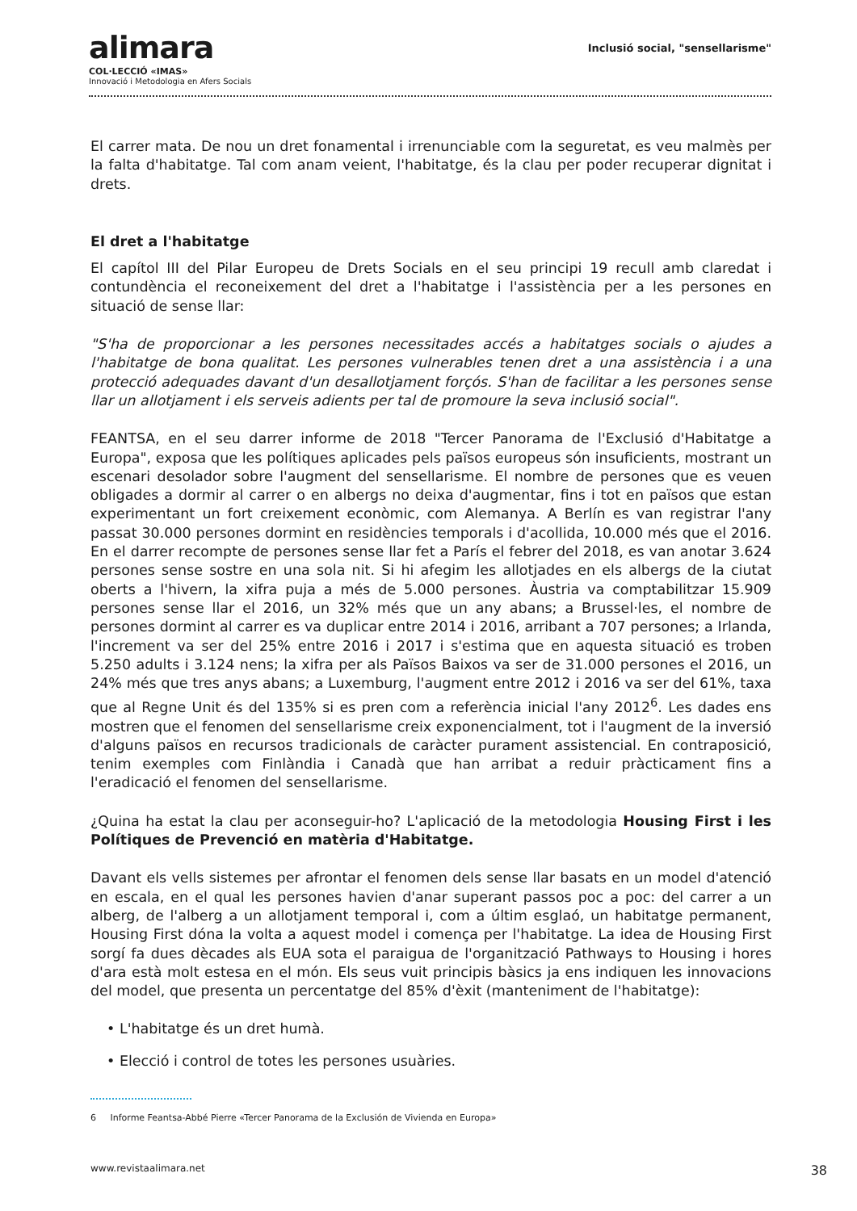alimara
COL·LECCIÓ «IMAS»
Innovació i Metodologia en Afers Socials
Inclusió social, "sensellarisme"
El carrer mata. De nou un dret fonamental i irrenunciable com la seguretat, es veu malmès per la falta d'habitatge. Tal com anam veient, l'habitatge, és la clau per poder recuperar dignitat i drets.
El dret a l'habitatge
El capítol III del Pilar Europeu de Drets Socials en el seu principi 19 recull amb claredat i contundència el reconeixement del dret a l'habitatge i l'assistència per a les persones en situació de sense llar:
"S'ha de proporcionar a les persones necessitades accés a habitatges socials o ajudes a l'habitatge de bona qualitat. Les persones vulnerables tenen dret a una assistència i a una protecció adequades davant d'un desallotjament forçós. S'han de facilitar a les persones sense llar un allotjament i els serveis adients per tal de promoure la seva inclusió social".
FEANTSA, en el seu darrer informe de 2018 "Tercer Panorama de l'Exclusió d'Habitatge a Europa", exposa que les polítiques aplicades pels països europeus són insuficients, mostrant un escenari desolador sobre l'augment del sensellarisme. El nombre de persones que es veuen obligades a dormir al carrer o en albergs no deixa d'augmentar, fins i tot en països que estan experimentant un fort creixement econòmic, com Alemanya. A Berlín es van registrar l'any passat 30.000 persones dormint en residències temporals i d'acollida, 10.000 més que el 2016. En el darrer recompte de persones sense llar fet a París el febrer del 2018, es van anotar 3.624 persones sense sostre en una sola nit. Si hi afegim les allotjades en els albergs de la ciutat oberts a l'hivern, la xifra puja a més de 5.000 persones. Àustria va comptabilitzar 15.909 persones sense llar el 2016, un 32% més que un any abans; a Brussel·les, el nombre de persones dormint al carrer es va duplicar entre 2014 i 2016, arribant a 707 persones; a Irlanda, l'increment va ser del 25% entre 2016 i 2017 i s'estima que en aquesta situació es troben 5.250 adults i 3.124 nens; la xifra per als Països Baixos va ser de 31.000 persones el 2016, un 24% més que tres anys abans; a Luxemburg, l'augment entre 2012 i 2016 va ser del 61%, taxa que al Regne Unit és del 135% si es pren com a referència inicial l'any 2012<sup>6</sup>. Les dades ens mostren que el fenomen del sensellarisme creix exponencialment, tot i l'augment de la inversió d'alguns països en recursos tradicionals de caràcter purament assistencial. En contraposició, tenim exemples com Finlàndia i Canadà que han arribat a reduir pràcticament fins a l'eradicació el fenomen del sensellarisme.
¿Quina ha estat la clau per aconseguir-ho? L'aplicació de la metodologia Housing First i les Polítiques de Prevenció en matèria d'Habitatge.
Davant els vells sistemes per afrontar el fenomen dels sense llar basats en un model d'atenció en escala, en el qual les persones havien d'anar superant passos poc a poc: del carrer a un alberg, de l'alberg a un allotjament temporal i, com a últim esglaó, un habitatge permanent, Housing First dóna la volta a aquest model i comença per l'habitatge. La idea de Housing First sorgí fa dues dècades als EUA sota el paraigua de l'organització Pathways to Housing i hores d'ara està molt estesa en el món. Els seus vuit principis bàsics ja ens indiquen les innovacions del model, que presenta un percentatge del 85% d'èxit (manteniment de l'habitatge):
• L'habitatge és un dret humà.
• Elecció i control de totes les persones usuàries.
6 Informe Feantsa-Abbé Pierre «Tercer Panorama de la Exclusión de Vivienda en Europa»
www.revistaalimara.net 38